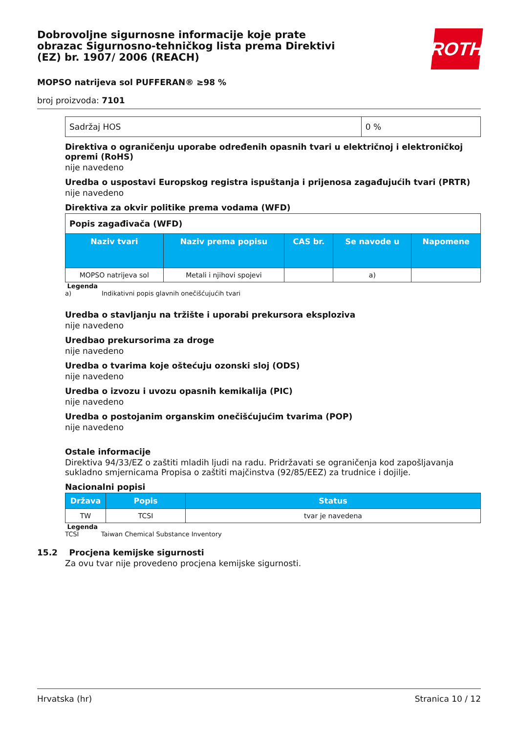Dobrovoljne sigurnosne informacije koje prate obrazac Sigurnosno-tehničkog lista prema Direktivi (EZ) br. 1907/ 2006 (REACH)
ROTH
MOPSO natrijeva sol PUFFERAN® ≥98 %
broj proizvoda: 7101
| Sadržaj HOS | 0 % |
Direktiva o ograničenju uporabe određenih opasnih tvari u električnoj i elektroničkoj opremi (RoHS)
nije navedeno
Uredba o uspostavi Europskog registra ispuštanja i prijenosa zagađujućih tvari (PRTR)
nije navedeno
Direktiva za okvir politike prema vodama (WFD)
| Popis zagađivača (WFD) | | | | |
| Naziv tvari | Naziv prema popisu | CAS br. | Se navode u | Napomene |
| MOPSO natrijeva sol | Metali i njihovi spojevi | | a) | |
Legenda
a) Indikativni popis glavnih onečišćujućih tvari
Uredba o stavljanju na tržište i uporabi prekursora eksploziva
nije navedeno
Uredbao prekursorima za droge
nije navedeno
Uredba o tvarima koje oštećuju ozonski sloj (ODS)
nije navedeno
Uredba o izvozu i uvozu opasnih kemikalija (PIC)
nije navedeno
Uredba o postojanim organskim onečišćujućim tvarima (POP)
nije navedeno
Ostale informacije
Direktiva 94/33/EZ o zaštiti mladih ljudi na radu. Pridržavati se ograničenja kod zapošljavanja sukladno smjernicama Propisa o zaštiti majčinstva (92/85/EEZ) za trudnice i dojilje.
Nacionalni popisi
| Država | Popis | Status |
| --- | --- | --- |
| TW | TCSI | tvar je navedena |
Legenda
TCSI Taiwan Chemical Substance Inventory
15.2 Procjena kemijske sigurnosti
Za ovu tvar nije provedeno procjena kemijske sigurnosti.
Hrvatska (hr) Stranica 10 / 12